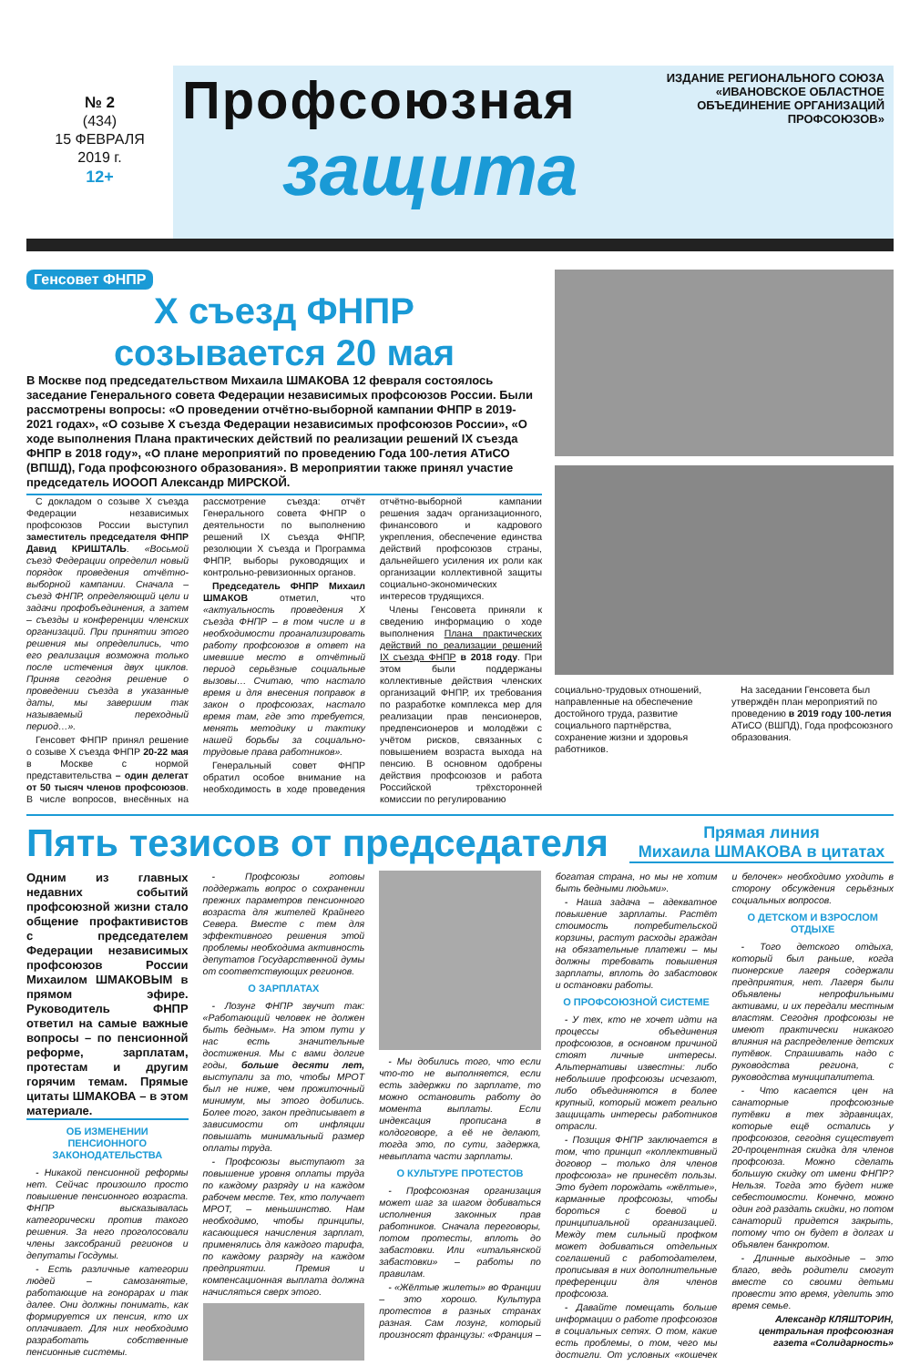№ 2
(434)
15 ФЕВРАЛЯ
2019 г.
12+
Профсоюзная
ИЗДАНИЕ РЕГИОНАЛЬНОГО СОЮЗА «ИВАНОВСКОЕ ОБЛАСТНОЕ ОБЪЕДИНЕНИЕ ОРГАНИЗАЦИЙ ПРОФСОЮЗОВ»
защита
Генсовет ФНПР
X съезд ФНПР
созывается 20 мая
В Москве под председательством Михаила ШМАКОВА 12 февраля состоялось заседание Генерального совета Федерации независимых профсоюзов России. Были рассмотрены вопросы: «О проведении отчётно-выборной кампании ФНПР в 2019-2021 годах», «О созыве X съезда Федерации независимых профсоюзов России», «О ходе выполнения Плана практических действий по реализации решений IX съезда ФНПР в 2018 году», «О плане мероприятий по проведению Года 100-летия АТиСО (ВПШД), Года профсоюзного образования». В мероприятии также принял участие председатель ИОООП Александр МИРСКОЙ.
С докладом о созыве X съезда Федерации независимых профсоюзов России выступил заместитель председателя ФНПР Давид КРИШТАЛЬ. «Восьмой съезд Федерации определил новый порядок проведения отчётно-выборной кампании. Сначала – съезд ФНПР, определяющий цели и задачи профобъединения, а затем – съезды и конференции членских организаций. При принятии этого решения мы определились, что его реализация возможна только после истечения двух циклов. Приняв сегодня решение о проведении съезда в указанные даты, мы завершим так называемый переходный период…».
Генсовет ФНПР принял решение о созыве X съезда ФНПР 20-22 мая в Москве с нормой представительства – один делегат от 50 тысяч членов профсоюзов. В числе вопросов, внесённых на рассмотрение съезда: отчёт Генерального совета ФНПР о деятельности по выполнению решений IX съезда ФНПР, резолюции X съезда и Программа ФНПР, выборы руководящих и контрольно-ревизионных органов.
Председатель ФНПР Михаил ШМАКОВ отметил, что «актуальность проведения X съезда ФНПР – в том числе и в необходимости проанализировать работу профсоюзов в ответ на имевшие место в отчётный период серьёзные социальные вызовы… Считаю, что настало время и для внесения поправок в закон о профсоюзах, настало время там, где это требуется, менять методику и тактику нашей борьбы за социально-трудовые права работников».
Генеральный совет ФНПР обратил особое внимание на необходимость в ходе проведения отчётно-выборной кампании решения задач организационного, финансового и кадрового укрепления, обеспечение единства действий профсоюзов страны, дальнейшего усиления их роли как организации коллективной защиты социально-экономических интересов трудящихся.
Члены Генсовета приняли к сведению информацию о ходе выполнения Плана практических действий по реализации решений IX съезда ФНПР в 2018 году. При этом были поддержаны коллективные действия членских организаций ФНПР, их требования по разработке комплекса мер для реализации прав пенсионеров, предпенсионеров и молодёжи с учётом рисков, связанных с повышением возраста выхода на пенсию. В основном одобрены действия профсоюзов и работа Российской трёхсторонней комиссии по регулированию
социально-трудовых отношений, направленные на обеспечение достойного труда, развитие социального партнёрства, сохранение жизни и здоровья работников.
На заседании Генсовета был утверждён план мероприятий по проведению в 2019 году 100-летия АТиСО (ВШПД), Года профсоюзного образования.
Пять тезисов от председателя
Прямая линия
Михаила ШМАКОВА в цитатах
Одним из главных недавних событий профсоюзной жизни стало общение профактивистов с председателем Федерации независимых профсоюзов России Михаилом ШМАКОВЫМ в прямом эфире. Руководитель ФНПР ответил на самые важные вопросы – по пенсионной реформе, зарплатам, протестам и другим горячим темам. Прямые цитаты ШМАКОВА – в этом материале.
ОБ ИЗМЕНЕНИИ ПЕНСИОННОГО ЗАКОНОДАТЕЛЬСТВА
- Никакой пенсионной реформы нет. Сейчас произошло просто повышение пенсионного возраста. ФНПР высказывалась категорически против такого решения. За него проголосовали члены заксобраний регионов и депутаты Госдумы.
- Есть различные категории людей – самозанятые, работающие на гонорарах и так далее. Они должны понимать, как формируется их пенсия, кто их оплачивает. Для них необходимо разработать собственные пенсионные системы.
- Профсоюзы готовы поддержать вопрос о сохранении прежних параметров пенсионного возраста для жителей Крайнего Севера. Вместе с тем для эффективного решения этой проблемы необходима активность депутатов Государственной думы от соответствующих регионов.
О ЗАРПЛАТАХ
- Лозунг ФНПР звучит так: «Работающий человек не должен быть бедным». На этом пути у нас есть значительные достижения. Мы с вами долгие годы, больше десяти лет, выступали за то, чтобы МРОТ был не ниже, чем прожиточный минимум, мы этого добились. Более того, закон предписывает в зависимости от инфляции повышать минимальный размер оплаты труда.
- Профсоюзы выступают за повышение уровня оплаты труда по каждому разряду и на каждом рабочем месте. Тех, кто получает МРОТ, – меньшинство. Нам необходимо, чтобы принципы, касающиеся начисления зарплат, применялись для каждого тарифа, по каждому разряду на каждом предприятии. Премия и компенсационная выплата должна начисляться сверх этого.
- Мы добились того, что если что-то не выполняется, если есть задержки по зарплате, то можно остановить работу до момента выплаты. Если индексация прописана в колдоговоре, а её не делают, тогда это, по сути, задержка, невыплата части зарплаты.
О КУЛЬТУРЕ ПРОТЕСТОВ
- Профсоюзная организация может шаг за шагом добиваться исполнения законных прав работников. Сначала переговоры, потом протесты, вплоть до забастовки. Или «итальянской забастовки» – работы по правилам.
- «Жёлтые жилеты» во Франции – это хорошо. Культура протестов в разных странах разная. Сам лозунг, который произносят французы: «Франция – богатая страна, но мы не хотим быть бедными людьми».
- Наша задача – адекватное повышение зарплаты. Растёт стоимость потребительской корзины, растут расходы граждан на обязательные платежи – мы должны требовать повышения зарплаты, вплоть до забастовок и остановки работы.
О ПРОФСОЮЗНОЙ СИСТЕМЕ
- У тех, кто не хочет идти на процессы объединения профсоюзов, в основном причиной стоят личные интересы. Альтернативы известны: либо небольшие профсоюзы исчезают, либо объединяются в более крупный, который может реально защищать интересы работников отрасли.
- Позиция ФНПР заключается в том, что принцип «коллективный договор – только для членов профсоюза» не принесёт пользы. Это будет порождать «жёлтые», карманные профсоюзы, чтобы бороться с боевой и принципиальной организацией. Между тем сильный профком может добиваться отдельных соглашений с работодателем, прописывая в них дополнительные преференции для членов профсоюза.
- Давайте помещать больше информации о работе профсоюзов в социальных сетях. О том, какие есть проблемы, о том, чего мы достигли. От условных «кошечек и белочек» необходимо уходить в сторону обсуждения серьёзных социальных вопросов.
О ДЕТСКОМ И ВЗРОСЛОМ ОТДЫХЕ
- Того детского отдыха, который был раньше, когда пионерские лагеря содержали предприятия, нет. Лагеря были объявлены непрофильными активами, и их передали местным властям. Сегодня профсоюзы не имеют практически никакого влияния на распределение детских путёвок. Спрашивать надо с руководства региона, с руководства муниципалитета.
- Что касается цен на санаторные профсоюзные путёвки в тех здравницах, которые ещё остались у профсоюзов, сегодня существует 20-процентная скидка для членов профсоюза. Можно сделать большую скидку от имени ФНПР? Нельзя. Тогда это будет ниже себестоимости. Конечно, можно один год раздать скидки, но потом санаторий придется закрыть, потому что он будет в долгах и объявлен банкротом.
- Длинные выходные – это благо, ведь родители смогут вместе со своими детьми провести это время, уделить это время семье.
Александр КЛЯШТОРИН,
центральная профсоюзная газета «Солидарность»